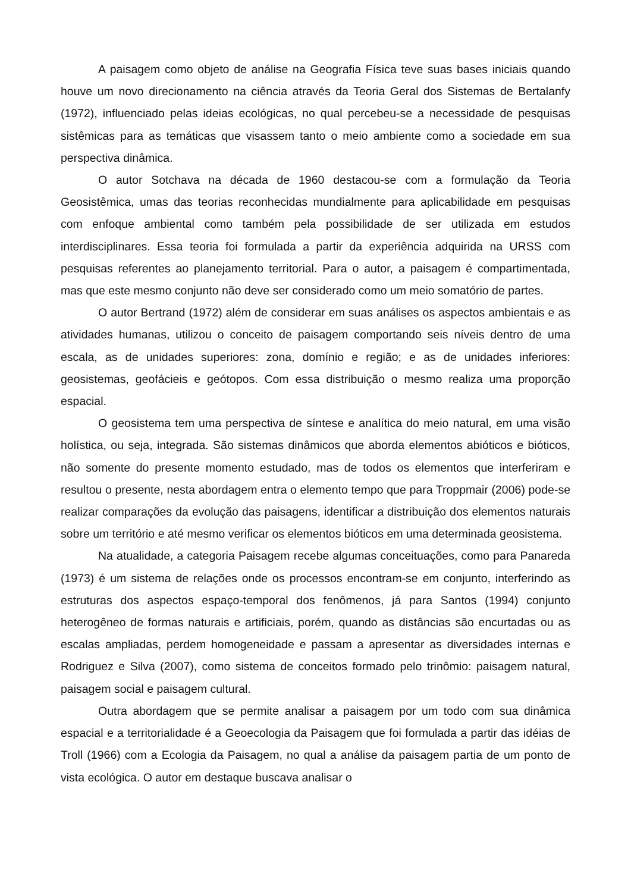A paisagem como objeto de análise na Geografia Física teve suas bases iniciais quando houve um novo direcionamento na ciência através da Teoria Geral dos Sistemas de Bertalanfy (1972), influenciado pelas ideias ecológicas, no qual percebeu-se a necessidade de pesquisas sistêmicas para as temáticas que visassem tanto o meio ambiente como a sociedade em sua perspectiva dinâmica.
O autor Sotchava na década de 1960 destacou-se com a formulação da Teoria Geosistêmica, umas das teorias reconhecidas mundialmente para aplicabilidade em pesquisas com enfoque ambiental como também pela possibilidade de ser utilizada em estudos interdisciplinares. Essa teoria foi formulada a partir da experiência adquirida na URSS com pesquisas referentes ao planejamento territorial. Para o autor, a paisagem é compartimentada, mas que este mesmo conjunto não deve ser considerado como um meio somatório de partes.
O autor Bertrand (1972) além de considerar em suas análises os aspectos ambientais e as atividades humanas, utilizou o conceito de paisagem comportando seis níveis dentro de uma escala, as de unidades superiores: zona, domínio e região; e as de unidades inferiores: geosistemas, geofácieis e geótopos. Com essa distribuição o mesmo realiza uma proporção espacial.
O geosistema tem uma perspectiva de síntese e analítica do meio natural, em uma visão holística, ou seja, integrada. São sistemas dinâmicos que aborda elementos abióticos e bióticos, não somente do presente momento estudado, mas de todos os elementos que interferiram e resultou o presente, nesta abordagem entra o elemento tempo que para Troppmair (2006) pode-se realizar comparações da evolução das paisagens, identificar a distribuição dos elementos naturais sobre um território e até mesmo verificar os elementos bióticos em uma determinada geosistema.
Na atualidade, a categoria Paisagem recebe algumas conceituações, como para Panareda (1973) é um sistema de relações onde os processos encontram-se em conjunto, interferindo as estruturas dos aspectos espaço-temporal dos fenômenos, já para Santos (1994) conjunto heterogêneo de formas naturais e artificiais, porém, quando as distâncias são encurtadas ou as escalas ampliadas, perdem homogeneidade e passam a apresentar as diversidades internas e Rodriguez e Silva (2007), como sistema de conceitos formado pelo trinômio: paisagem natural, paisagem social e paisagem cultural.
Outra abordagem que se permite analisar a paisagem por um todo com sua dinâmica espacial e a territorialidade é a Geoecologia da Paisagem que foi formulada a partir das idéias de Troll (1966) com a Ecologia da Paisagem, no qual a análise da paisagem partia de um ponto de vista ecológica. O autor em destaque buscava analisar o